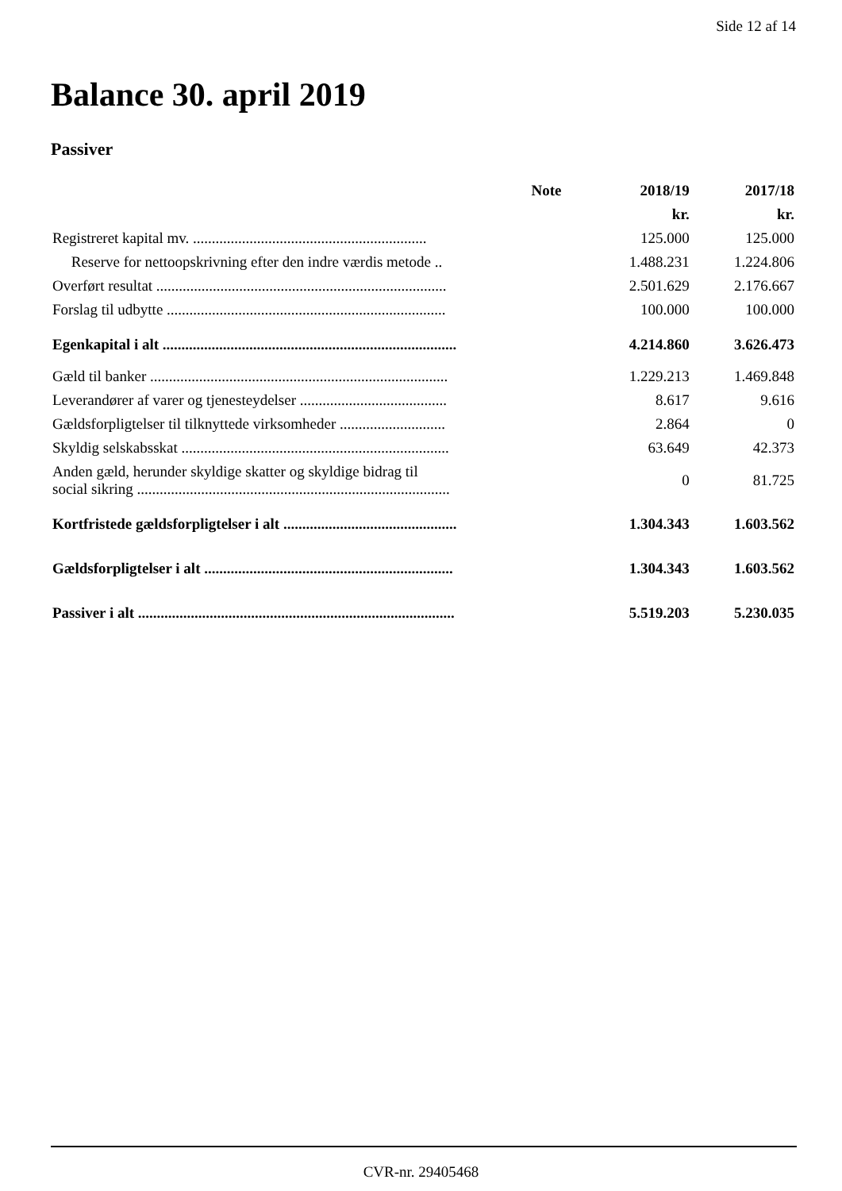Side 12 af 14
Balance 30. april 2019
Passiver
| | Note | 2018/19 | 2017/18 |
| --- | --- | --- | --- |
| | | kr. | kr. |
| Registreret kapital mv. .............................................................. | | 125.000 | 125.000 |
| Reserve for nettoopskrivning efter den indre værdis metode .. | | 1.488.231 | 1.224.806 |
| Overført resultat ............................................................................. | | 2.501.629 | 2.176.667 |
| Forslag til udbytte .......................................................................... | | 100.000 | 100.000 |
| Egenkapital i alt .............................................................................. | | 4.214.860 | 3.626.473 |
| Gæld til banker ............................................................................... | | 1.229.213 | 1.469.848 |
| Leverandører af varer og tjenesteydelser ....................................... | | 8.617 | 9.616 |
| Gældsforpligtelser til tilknyttede virksomheder ............................ | | 2.864 | 0 |
| Skyldig selskabsskat ....................................................................... | | 63.649 | 42.373 |
| Anden gæld, herunder skyldige skatter og skyldige bidrag til social sikring ................................................................................... | | 0 | 81.725 |
| Kortfristede gældsforpligtelser i alt .............................................. | | 1.304.343 | 1.603.562 |
| Gældsforpligtelser i alt .................................................................. | | 1.304.343 | 1.603.562 |
| Passiver i alt .................................................................................... | | 5.519.203 | 5.230.035 |
CVR-nr. 29405468